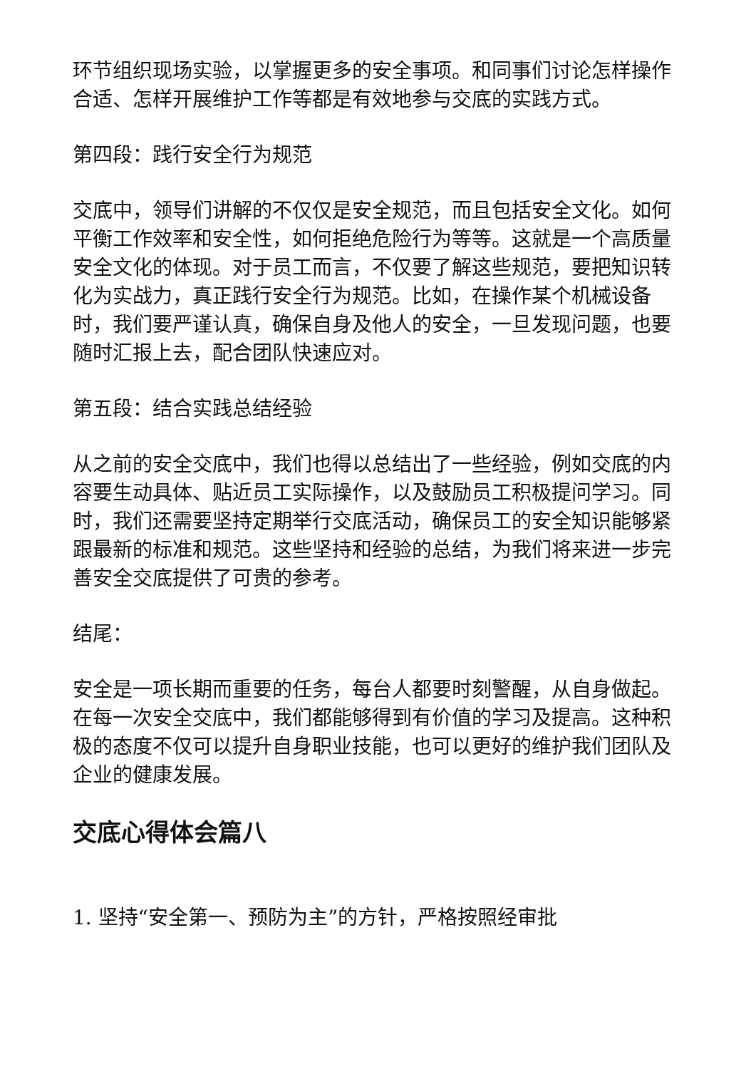环节组织现场实验，以掌握更多的安全事项。和同事们讨论怎样操作合适、怎样开展维护工作等都是有效地参与交底的实践方式。
第四段：践行安全行为规范
交底中，领导们讲解的不仅仅是安全规范，而且包括安全文化。如何平衡工作效率和安全性，如何拒绝危险行为等等。这就是一个高质量安全文化的体现。对于员工而言，不仅要了解这些规范，要把知识转化为实战力，真正践行安全行为规范。比如，在操作某个机械设备时，我们要严谨认真，确保自身及他人的安全，一旦发现问题，也要随时汇报上去，配合团队快速应对。
第五段：结合实践总结经验
从之前的安全交底中，我们也得以总结出了一些经验，例如交底的内容要生动具体、贴近员工实际操作，以及鼓励员工积极提问学习。同时，我们还需要坚持定期举行交底活动，确保员工的安全知识能够紧跟最新的标准和规范。这些坚持和经验的总结，为我们将来进一步完善安全交底提供了可贵的参考。
结尾：
安全是一项长期而重要的任务，每台人都要时刻警醒，从自身做起。在每一次安全交底中，我们都能够得到有价值的学习及提高。这种积极的态度不仅可以提升自身职业技能，也可以更好的维护我们团队及企业的健康发展。
交底心得体会篇八
1. 坚持“安全第一、预防为主”的方针，严格按照经审批